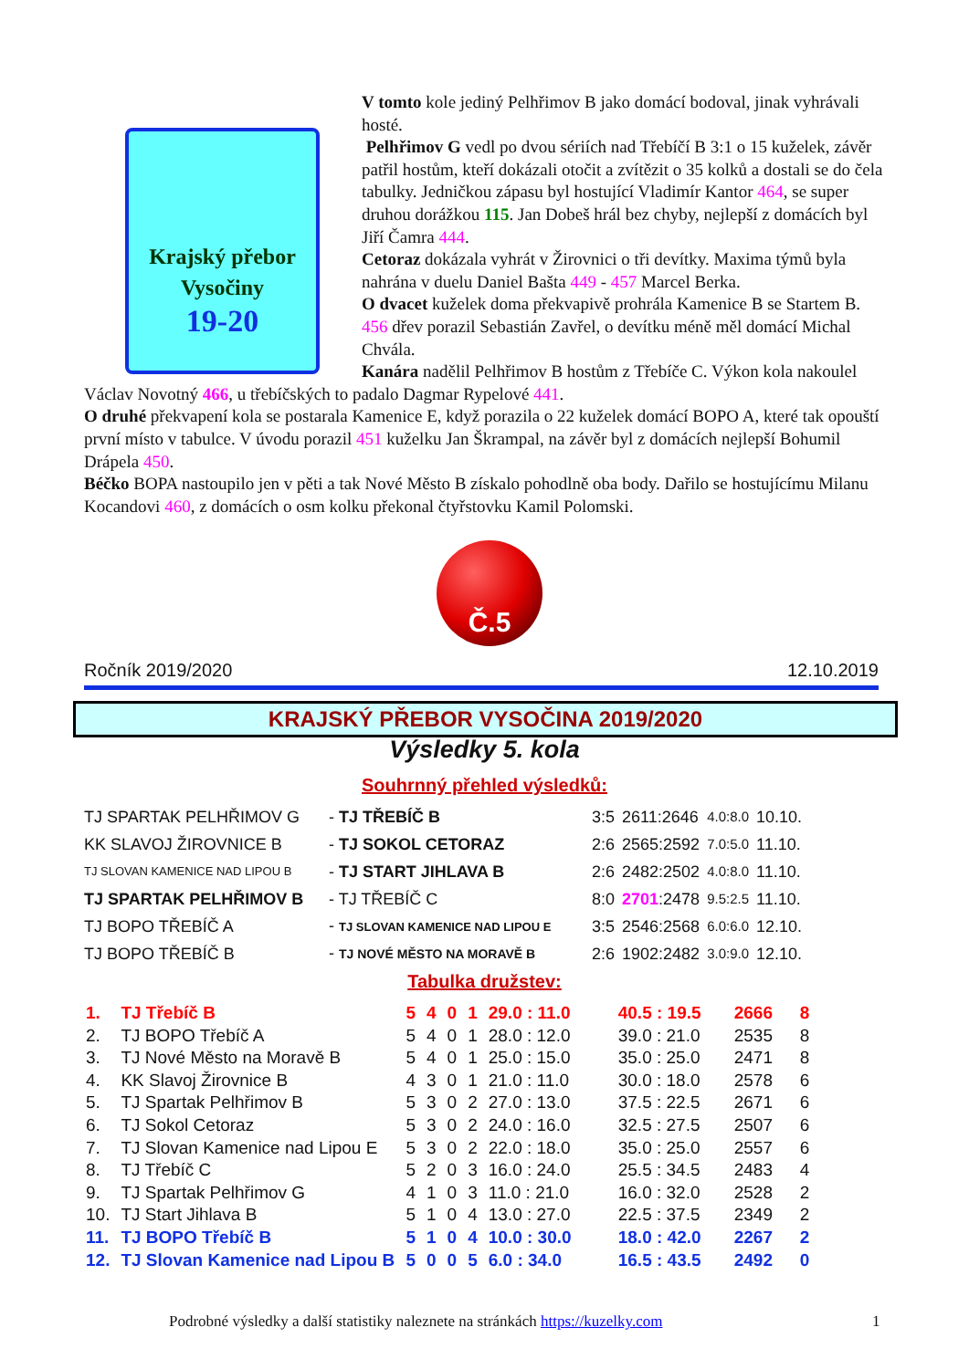Krajský přebor
Vysočiny
19-20
V tomto kole jediný Pelhřimov B jako domácí bodoval, jinak vyhrávali hosté.
Pelhřimov G vedl po dvou sériích nad Třebíčí B 3:1 o 15 kuželek, závěr patřil hostům, kteří dokázali otočit a zvítězit o 35 kolků a dostali se do čela tabulky. Jedničkou zápasu byl hostující Vladimír Kantor 464, se super druhou dorážkou 115. Jan Dobeš hrál bez chyby, nejlepší z domácích byl Jiří Čamra 444.
Cetoraz dokázala vyhrát v Žirovnici o tři devítky. Maxima týmů byla nahrána v duelu Daniel Bašta 449 - 457 Marcel Berka.
O dvacet kuželek doma překvapivě prohrála Kamenice B se Startem B. 456 dřev porazil Sebastián Zavřel, o devítku méně měl domácí Michal Chvála.
Kanára nadělil Pelhřimov B hostům z Třebíče C. Výkon kola nakoulel Václav Novotný 466, u třebíčských to padalo Dagmar Rypelové 441.
O druhé překvapení kola se postarala Kamenice E, když porazila o 22 kuželek domácí BOPO A, které tak opouští první místo v tabulce. V úvodu porazil 451 kuželku Jan Škrampal, na závěr byl z domácích nejlepší Bohumil Drápela 450.
Béčko BOPA nastoupilo jen v pěti a tak Nové Město B získalo pohodlně oba body. Dařilo se hostujícímu Milanu Kocandovi 460, z domácích o osm kolku překonal čtyřstovku Kamil Polomski.
Č.5
Ročník 2019/2020 12.10.2019
KRAJSKÝ PŘEBOR VYSOČINA 2019/2020
Výsledky 5. kola
Souhrnný přehled výsledků:
| TJ SPARTAK PELHŘIMOV G | - TJ TŘEBÍČ B | 3:5 | 2611:2646 | 4.0:8.0 | 10.10. |
| KK SLAVOJ ŽIROVNICE B | - TJ SOKOL CETORAZ | 2:6 | 2565:2592 | 7.0:5.0 | 11.10. |
| TJ SLOVAN KAMENICE NAD LIPOU B | - TJ START JIHLAVA B | 2:6 | 2482:2502 | 4.0:8.0 | 11.10. |
| TJ SPARTAK PELHŘIMOV B | - TJ TŘEBÍČ C | 8:0 | 2701 :2478 | 9.5:2.5 | 11.10. |
| TJ BOPO TŘEBÍČ A | - TJ SLOVAN KAMENICE NAD LIPOU E | 3:5 | 2546:2568 | 6.0:6.0 | 12.10. |
| TJ BOPO TŘEBÍČ B | - TJ NOVÉ MĚSTO NA MORAVĚ B | 2:6 | 1902:2482 | 3.0:9.0 | 12.10. |
Tabulka družstev:
| 1. | TJ Třebíč B | 5 | 4 | 0 | 1 | 29.0 : 11.0 | 40.5 : 19.5 | 2666 | 8 |
| 2. | TJ BOPO Třebíč A | 5 | 4 | 0 | 1 | 28.0 : 12.0 | 39.0 : 21.0 | 2535 | 8 |
| 3. | TJ Nové Město na Moravě B | 5 | 4 | 0 | 1 | 25.0 : 15.0 | 35.0 : 25.0 | 2471 | 8 |
| 4. | KK Slavoj Žirovnice B | 4 | 3 | 0 | 1 | 21.0 : 11.0 | 30.0 : 18.0 | 2578 | 6 |
| 5. | TJ Spartak Pelhřimov B | 5 | 3 | 0 | 2 | 27.0 : 13.0 | 37.5 : 22.5 | 2671 | 6 |
| 6. | TJ Sokol Cetoraz | 5 | 3 | 0 | 2 | 24.0 : 16.0 | 32.5 : 27.5 | 2507 | 6 |
| 7. | TJ Slovan Kamenice nad Lipou E | 5 | 3 | 0 | 2 | 22.0 : 18.0 | 35.0 : 25.0 | 2557 | 6 |
| 8. | TJ Třebíč C | 5 | 2 | 0 | 3 | 16.0 : 24.0 | 25.5 : 34.5 | 2483 | 4 |
| 9. | TJ Spartak Pelhřimov G | 4 | 1 | 0 | 3 | 11.0 : 21.0 | 16.0 : 32.0 | 2528 | 2 |
| 10. | TJ Start Jihlava B | 5 | 1 | 0 | 4 | 13.0 : 27.0 | 22.5 : 37.5 | 2349 | 2 |
| 11. | TJ BOPO Třebíč B | 5 | 1 | 0 | 4 | 10.0 : 30.0 | 18.0 : 42.0 | 2267 | 2 |
| 12. | TJ Slovan Kamenice nad Lipou B | 5 | 0 | 0 | 5 | 6.0 : 34.0 | 16.5 : 43.5 | 2492 | 0 |
Podrobné výsledky a další statistiky naleznete na stránkách https://kuzelky.com
1